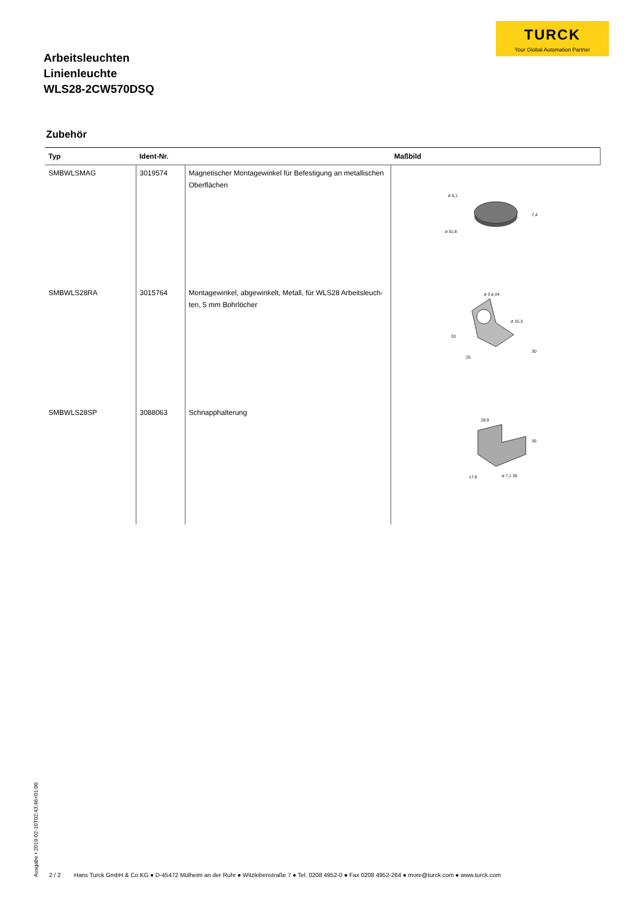TURCK
Your Global Automation Partner
Arbeitsleuchten
Linienleuchte
WLS28-2CW570DSQ
Zubehör
| Typ | Ident-Nr. | | Maßbild |
| --- | --- | --- | --- |
| SMBWLSMAG | 3019574 | Magnetischer Montagewinkel für Befestigung an metallischen Oberflächen | ø 5,1 ø 51,8 7,4 |
| SMBWLS28RA | 3015764 | Montagewinkel, abgewinkelt, Metall, für WLS28 Arbeitsleuch-ten, 5 mm Bohrlöcher | ø 3 ø 24 ø 15,3 33 25 30 |
| SMBWLS28SP | 3088063 | Schnapphalterung | 28,9 35 17,8 ø 7,1 35 |
Ausgabe • 2019-02-10T02:43:46+01:00
2 / 2 Hans Turck GmbH & Co.KG ● D-45472 Mülheim an der Ruhr ● Witzlebenstraße 7 ● Tel. 0208 4952-0 ● Fax 0208 4952-264 ● more@turck.com ● www.turck.com